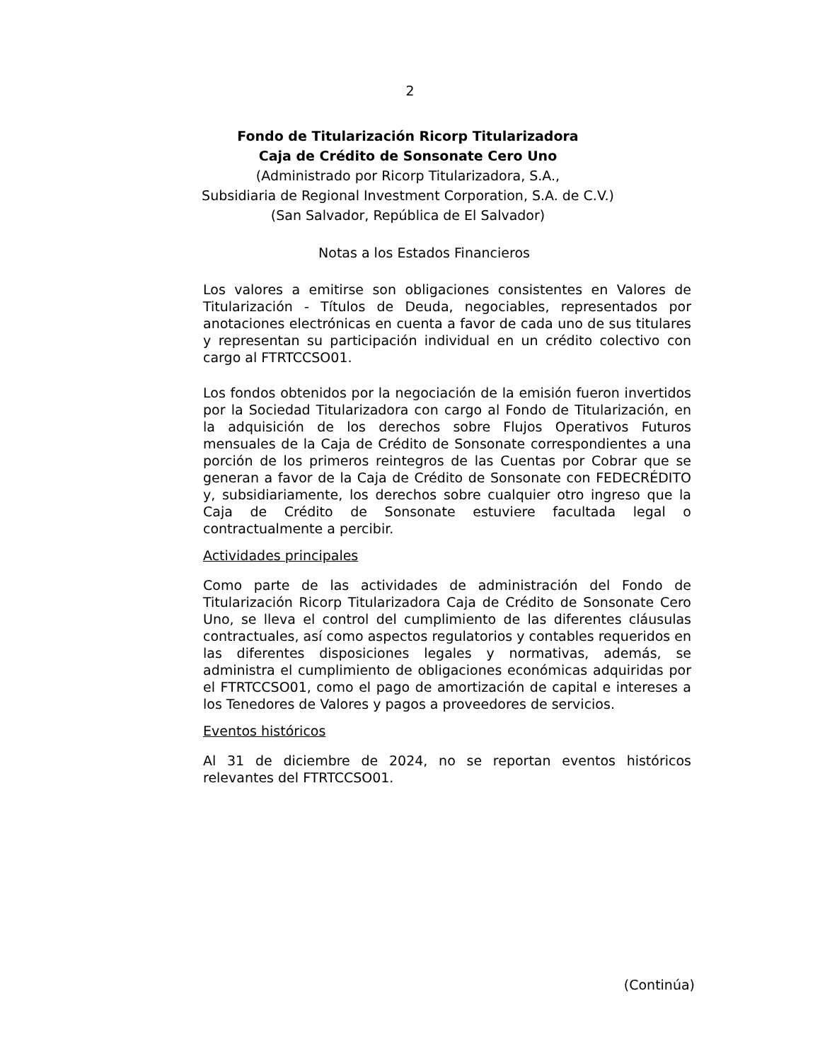2
Fondo de Titularización Ricorp Titularizadora
Caja de Crédito de Sonsonate Cero Uno
(Administrado por Ricorp Titularizadora, S.A.,
Subsidiaria de Regional Investment Corporation, S.A. de C.V.)
(San Salvador, República de El Salvador)
Notas a los Estados Financieros
Los valores a emitirse son obligaciones consistentes en Valores de Titularización - Títulos de Deuda, negociables, representados por anotaciones electrónicas en cuenta a favor de cada uno de sus titulares y representan su participación individual en un crédito colectivo con cargo al FTRTCCSO01.
Los fondos obtenidos por la negociación de la emisión fueron invertidos por la Sociedad Titularizadora con cargo al Fondo de Titularización, en la adquisición de los derechos sobre Flujos Operativos Futuros mensuales de la Caja de Crédito de Sonsonate correspondientes a una porción de los primeros reintegros de las Cuentas por Cobrar que se generan a favor de la Caja de Crédito de Sonsonate con FEDECRÉDITO y, subsidiariamente, los derechos sobre cualquier otro ingreso que la Caja de Crédito de Sonsonate estuviere facultada legal o contractualmente a percibir.
Actividades principales
Como parte de las actividades de administración del Fondo de Titularización Ricorp Titularizadora Caja de Crédito de Sonsonate Cero Uno, se lleva el control del cumplimiento de las diferentes cláusulas contractuales, así como aspectos regulatorios y contables requeridos en las diferentes disposiciones legales y normativas, además, se administra el cumplimiento de obligaciones económicas adquiridas por el FTRTCCSO01, como el pago de amortización de capital e intereses a los Tenedores de Valores y pagos a proveedores de servicios.
Eventos históricos
Al 31 de diciembre de 2024, no se reportan eventos históricos relevantes del FTRTCCSO01.
(Continúa)